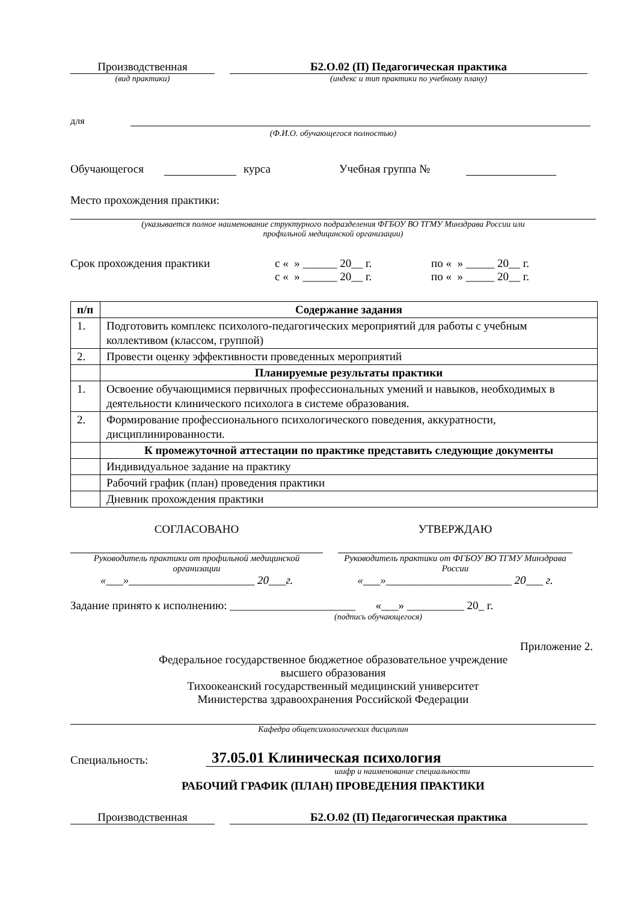Производственная
Б2.О.02 (П) Педагогическая практика
(вид практики)
(индекс и тип практики по учебному плану)
для
(Ф.И.О. обучающегося полностью)
Обучающегося курса Учебная группа №
Место прохождения практики:
(указывается полное наименование структурного подразделения ФГБОУ ВО ТГМУ Минздрава России или
профильной медицинской организации)
Срок прохождения практики с « » ______ 20__ г. по « » _____ 20__ г.
с « » ______ 20__ г. по « » _____ 20__ г.
| п/п | Содержание задания |
| 1. | Подготовить комплекс психолого-педагогических мероприятий для работы с учебным коллективом (классом, группой) |
| 2. | Провести оценку эффективности проведенных мероприятий |
| | Планируемые результаты практики |
| 1. | Освоение обучающимися первичных профессиональных умений и навыков, необходимых в деятельности клинического психолога в системе образования. |
| 2. | Формирование профессионального психологического поведения, аккуратности, дисциплинированности. |
| | К промежуточной аттестации по практике представить следующие документы |
| | Индивидуальное задание на практику |
| | Рабочий график (план) проведения практики |
| | Дневник прохождения практики |
СОГЛАСОВАНО
Руководитель практики от профильной медицинской организации
«___»______________________ 20___г.
УТВЕРЖДАЮ
Руководитель практики от ФГБОУ ВО ТГМУ Минздрава России
«___»______________________ 20___ г.
Задание принято к исполнению: ______________________ «___» __________ 20_ г.
(подпись обучающегося)
Приложение 2.
Федеральное государственное бюджетное образовательное учреждение
высшего образования
Тихоокеанский государственный медицинский университет
Министерства здравоохранения Российской Федерации
Кафедра общепсихологических дисциплин
Специальность: 37.05.01 Клиническая психология
шифр и наименование специальности
РАБОЧИЙ ГРАФИК (ПЛАН) ПРОВЕДЕНИЯ ПРАКТИКИ
Производственная
Б2.О.02 (П) Педагогическая практика